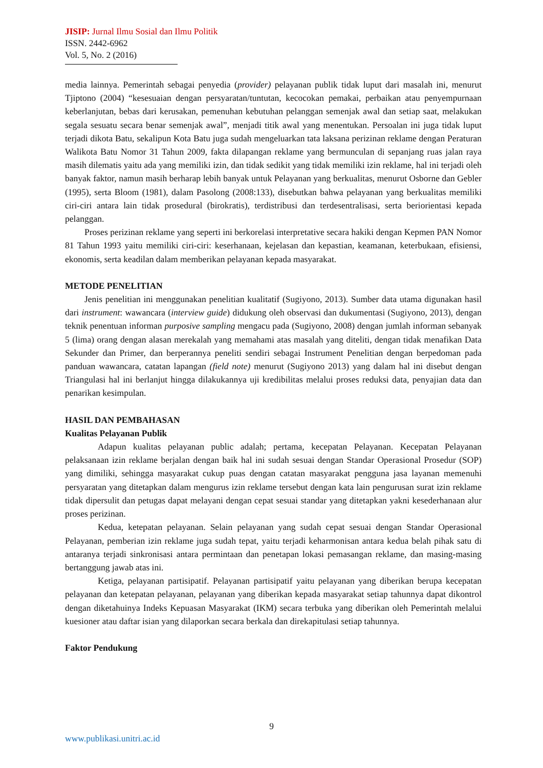JISIP: Jurnal Ilmu Sosial dan Ilmu Politik
ISSN. 2442-6962
Vol. 5, No. 2 (2016)
media lainnya. Pemerintah sebagai penyedia (provider) pelayanan publik tidak luput dari masalah ini, menurut Tjiptono (2004) “kesesuaian dengan persyaratan/tuntutan, kecocokan pemakai, perbaikan atau penyempurnaan keberlanjutan, bebas dari kerusakan, pemenuhan kebutuhan pelanggan semenjak awal dan setiap saat, melakukan segala sesuatu secara benar semenjak awal”, menjadi titik awal yang menentukan. Persoalan ini juga tidak luput terjadi dikota Batu, sekalipun Kota Batu juga sudah mengeluarkan tata laksana perizinan reklame dengan Peraturan Walikota Batu Nomor 31 Tahun 2009, fakta dilapangan reklame yang bermunculan di sepanjang ruas jalan raya masih dilematis yaitu ada yang memiliki izin, dan tidak sedikit yang tidak memiliki izin reklame, hal ini terjadi oleh banyak faktor, namun masih berharap lebih banyak untuk Pelayanan yang berkualitas, menurut Osborne dan Gebler (1995), serta Bloom (1981), dalam Pasolong (2008:133), disebutkan bahwa pelayanan yang berkualitas memiliki ciri-ciri antara lain tidak prosedural (birokratis), terdistribusi dan terdesentralisasi, serta beriorientasi kepada pelanggan.
Proses perizinan reklame yang seperti ini berkorelasi interpretative secara hakiki dengan Kepmen PAN Nomor 81 Tahun 1993 yaitu memiliki ciri-ciri: keserhanaan, kejelasan dan kepastian, keamanan, keterbukaan, efisiensi, ekonomis, serta keadilan dalam memberikan pelayanan kepada masyarakat.
METODE PENELITIAN
Jenis penelitian ini menggunakan penelitian kualitatif (Sugiyono, 2013). Sumber data utama digunakan hasil dari instrument: wawancara (interview guide) didukung oleh observasi dan dukumentasi (Sugiyono, 2013), dengan teknik penentuan informan purposive sampling mengacu pada (Sugiyono, 2008) dengan jumlah informan sebanyak 5 (lima) orang dengan alasan merekalah yang memahami atas masalah yang diteliti, dengan tidak menafikan Data Sekunder dan Primer, dan berperannya peneliti sendiri sebagai Instrument Penelitian dengan berpedoman pada panduan wawancara, catatan lapangan (field note) menurut (Sugiyono 2013) yang dalam hal ini disebut dengan Triangulasi hal ini berlanjut hingga dilakukannya uji kredibilitas melalui proses reduksi data, penyajian data dan penarikan kesimpulan.
HASIL DAN PEMBAHASAN
Kualitas Pelayanan Publik
Adapun kualitas pelayanan public adalah; pertama, kecepatan Pelayanan. Kecepatan Pelayanan pelaksanaan izin reklame berjalan dengan baik hal ini sudah sesuai dengan Standar Operasional Prosedur (SOP) yang dimiliki, sehingga masyarakat cukup puas dengan catatan masyarakat pengguna jasa layanan memenuhi persyaratan yang ditetapkan dalam mengurus izin reklame tersebut dengan kata lain pengurusan surat izin reklame tidak dipersulit dan petugas dapat melayani dengan cepat sesuai standar yang ditetapkan yakni kesederhanaan alur proses perizinan.
Kedua, ketepatan pelayanan. Selain pelayanan yang sudah cepat sesuai dengan Standar Operasional Pelayanan, pemberian izin reklame juga sudah tepat, yaitu terjadi keharmonisan antara kedua belah pihak satu di antaranya terjadi sinkronisasi antara permintaan dan penetapan lokasi pemasangan reklame, dan masing-masing bertanggung jawab atas ini.
Ketiga, pelayanan partisipatif. Pelayanan partisipatif yaitu pelayanan yang diberikan berupa kecepatan pelayanan dan ketepatan pelayanan, pelayanan yang diberikan kepada masyarakat setiap tahunnya dapat dikontrol dengan diketahuinya Indeks Kepuasan Masyarakat (IKM) secara terbuka yang diberikan oleh Pemerintah melalui kuesioner atau daftar isian yang dilaporkan secara berkala dan direkapitulasi setiap tahunnya.
Faktor Pendukung
9
www.publikasi.unitri.ac.id